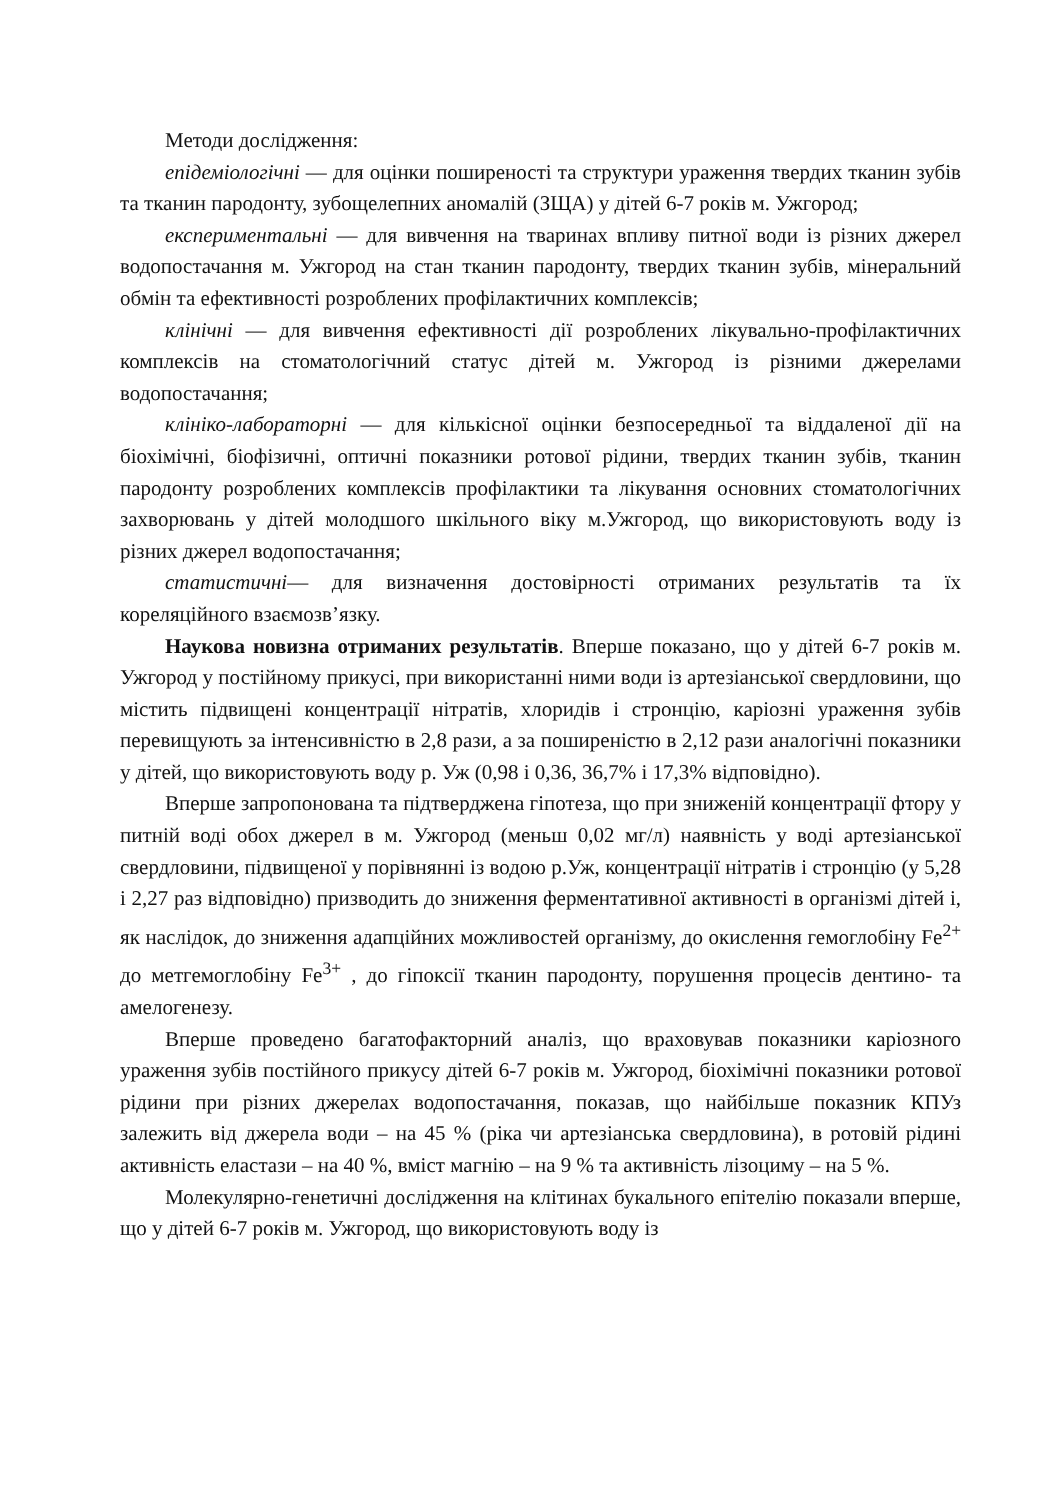Методи дослідження:
епідеміологічні — для оцінки поширеності та структури ураження твердих тканин зубів та тканин пародонту, зубощелепних аномалій (ЗЩА) у дітей 6-7 років м. Ужгород;
експериментальні — для вивчення на тваринах впливу питної води із різних джерел водопостачання м. Ужгород на стан тканин пародонту, твердих тканин зубів, мінеральний обмін та ефективності розроблених профілактичних комплексів;
клінічні — для вивчення ефективності дії розроблених лікувально-профілактичних комплексів на стоматологічний статус дітей м. Ужгород із різними джерелами водопостачання;
клініко-лабораторні — для кількісної оцінки безпосередньої та віддаленої дії на біохімічні, біофізичні, оптичні показники ротової рідини, твердих тканин зубів, тканин пародонту розроблених комплексів профілактики та лікування основних стоматологічних захворювань у дітей молодшого шкільного віку м.Ужгород, що використовують воду із різних джерел водопостачання;
статистичні— для визначення достовірності отриманих результатів та їх кореляційного взаємозв’язку.
Наукова новизна отриманих результатів. Вперше показано, що у дітей 6-7 років м. Ужгород у постійному прикусі, при використанні ними води із артезіанської свердловини, що містить підвищені концентрації нітратів, хлоридів і стронцію, каріозні ураження зубів перевищують за інтенсивністю в 2,8 рази, а за поширеністю в 2,12 рази аналогічні показники у дітей, що використовують воду р. Уж (0,98 і 0,36, 36,7% і 17,3% відповідно).
Вперше запропонована та підтверджена гіпотеза, що при зниженій концентрації фтору у питній воді обох джерел в м. Ужгород (меньш 0,02 мг/л) наявність у воді артезіанської свердловини, підвищеної у порівнянні із водою р.Уж, концентрації нітратів і стронцію (у 5,28 і 2,27 раз відповідно) призводить до зниження ферментативної активності в організмі дітей і, як наслідок, до зниження адапційних можливостей організму, до окислення гемоглобіну Fe<sup>2+</sup> до метгемоглобіну Fe<sup>3+</sup> , до гіпоксії тканин пародонту, порушення процесів дентино- та амелогенезу.
Вперше проведено багатофакторний аналіз, що враховував показники каріозного ураження зубів постійного прикусу дітей 6-7 років м. Ужгород, біохімічні показники ротової рідини при різних джерелах водопостачання, показав, що найбільше показник КПУз залежить від джерела води – на 45 % (ріка чи артезіанська свердловина), в ротовій рідині активність еластази – на 40 %, вміст магнію – на 9 % та активність лізоциму – на 5 %.
Молекулярно-генетичні дослідження на клітинах букального епітелію показали вперше, що у дітей 6-7 років м. Ужгород, що використовують воду із